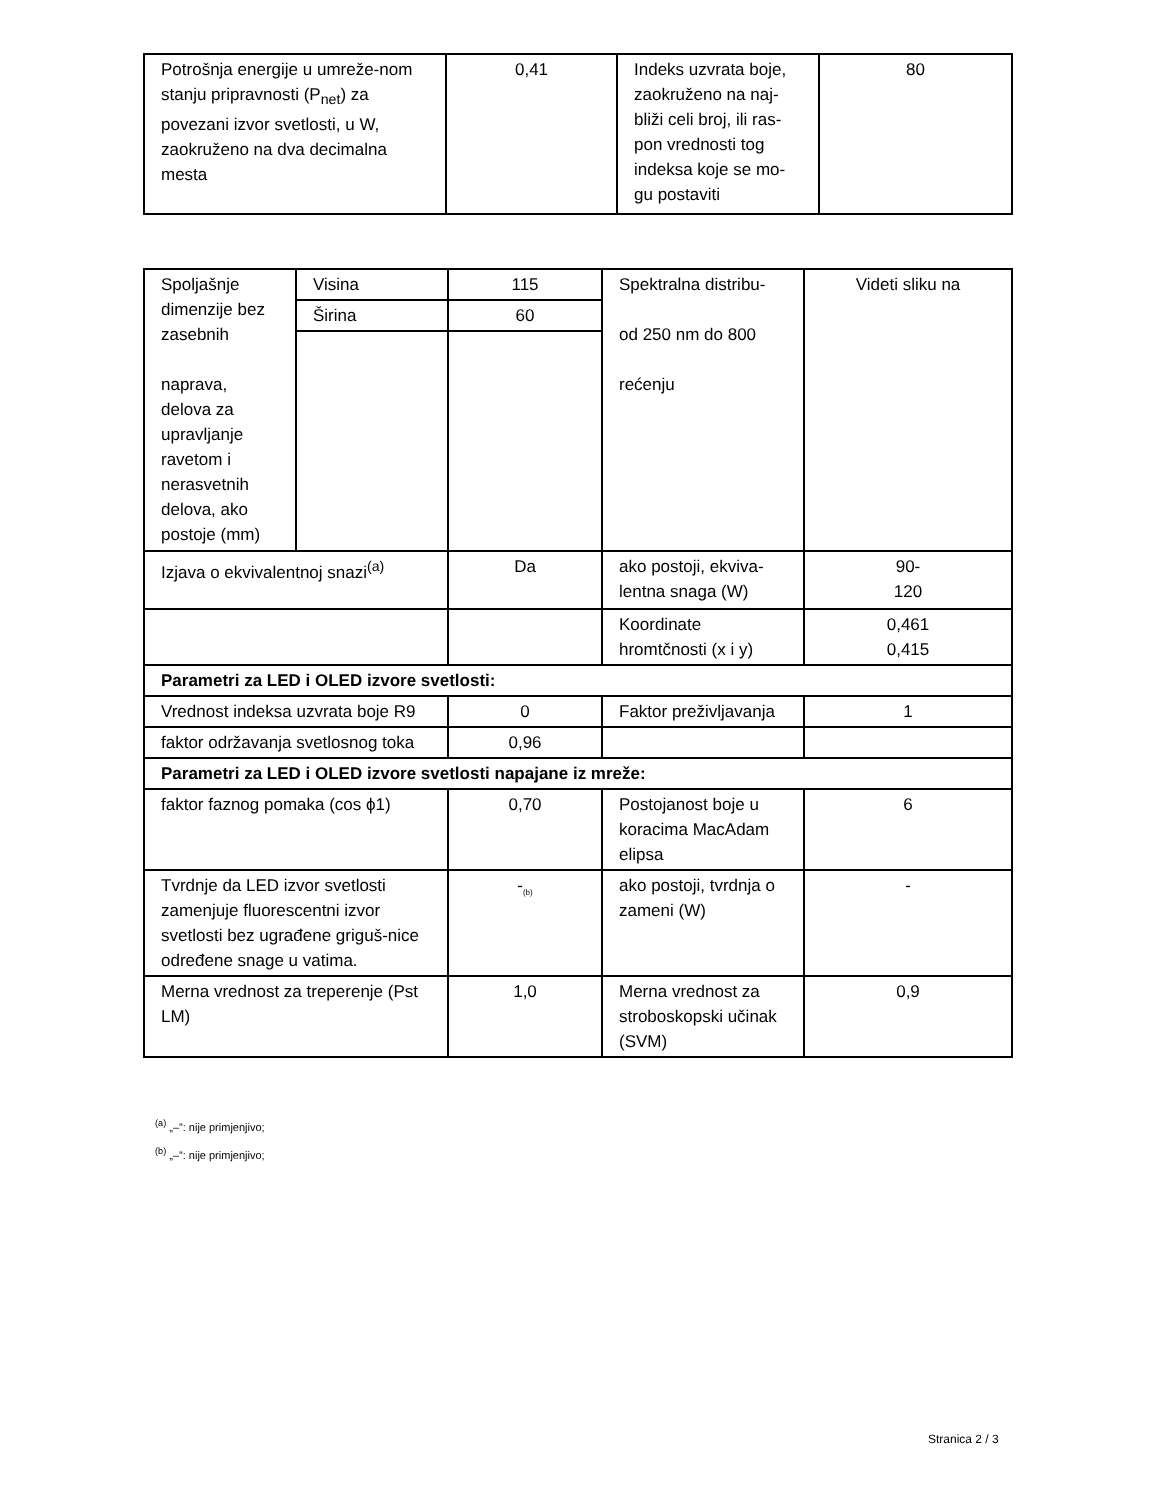| Potrošnja energije u umreže-nom stanju pripravnosti (P<sub>net</sub>) za povezani izvor svetlosti, u W, zaokruženo na dva decimalna mesta | 0,41 | Indeks uzvrata boje, zaokruženo na naj-bliži celi broj, ili ras-pon vrednosti tog indeksa koje se mo-gu postaviti | 80 |
| Spoljašnje dimenzije bez zasebnih naprava, delova za upravljanje ravetom i nerasvetnih delova, ako postoje (mm) | Visina | 115 | Spektralna distribu- od 250 nm do 800 rećenju | Videti sliku na |
| | Širina | 60 | | |
| Izjava o ekvivalentnoj snazi<sup>(a)</sup> | | Da | ako postoji, ekviva-lentna snaga (W) | 90- 120 |
| | | | Koordinate hromtčnosti (x i y) | 0,461 0,415 |
| Parametri za LED i OLED izvore svetlosti: | | | | |
| Vrednost indeksa uzvrata boje R9 | | 0 | Faktor preživljavanja | 1 |
| faktor održavanja svetlosnog toka | | 0,96 | | |
| Parametri za LED i OLED izvore svetlosti napajane iz mreže: | | | | |
| faktor faznog pomaka (cos ϕ1) | | 0,70 | Postojanost boje u koracima MacAdam elipsa | 6 |
| Tvrdnje da LED izvor svetlosti zamenjuje fluorescentni izvor svetlosti bez ugrađene griguš-nice određene snage u vatima. | | -<sub>(b)</sub> | ako postoji, tvrdnja o zameni (W) | - |
| Merna vrednost za treperenje (Pst LM) | | 1,0 | Merna vrednost za stroboskopski učinak (SVM) | 0,9 |
<sup>(a)</sup> „–”: nije primjenjivo;
<sup>(b)</sup> „–”: nije primjenjivo;
Stranica 2 / 3